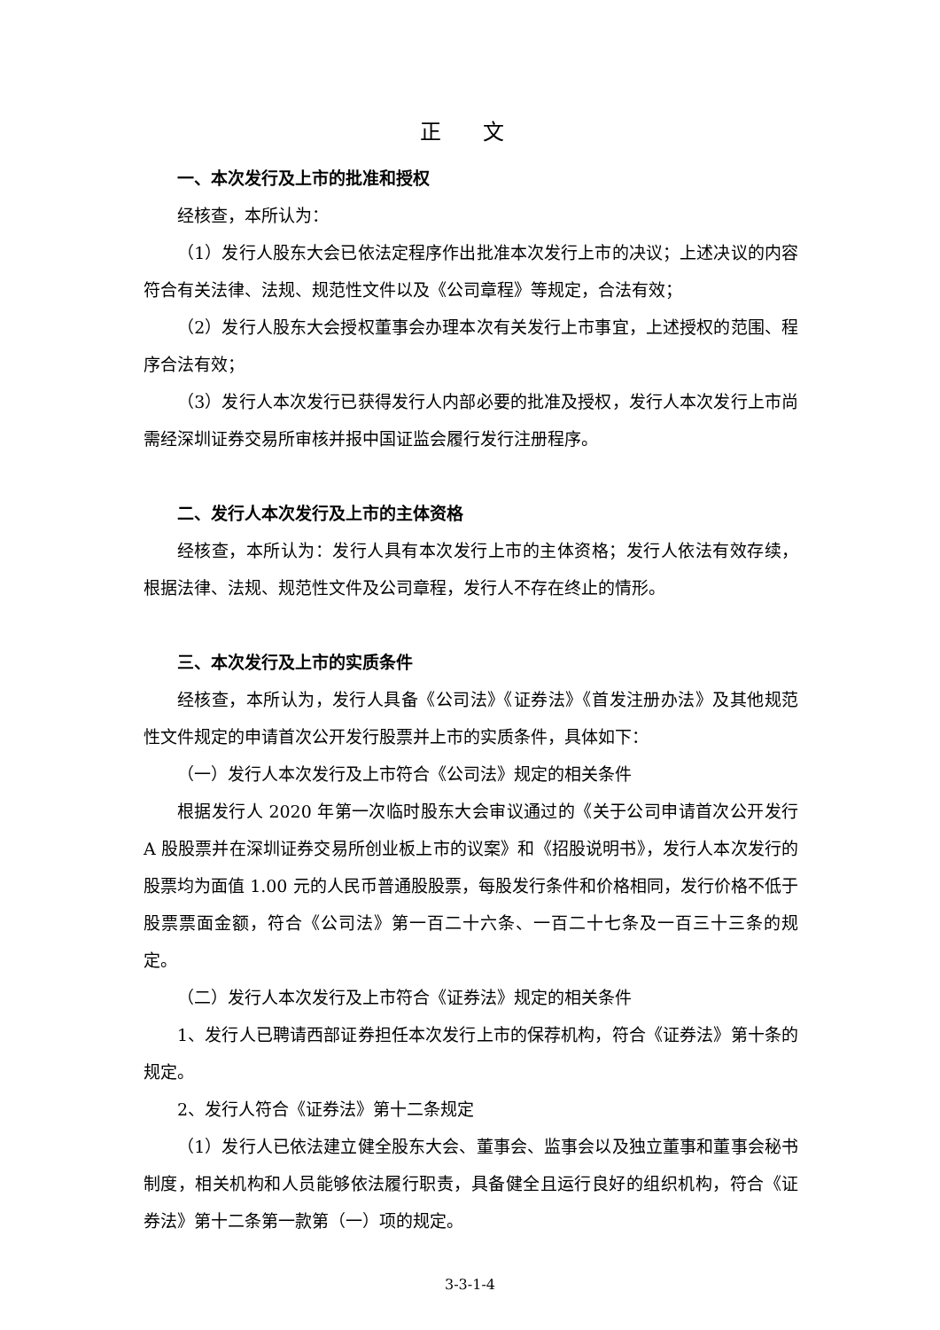正 文
一、本次发行及上市的批准和授权
经核查，本所认为：
（1）发行人股东大会已依法定程序作出批准本次发行上市的决议；上述决议的内容符合有关法律、法规、规范性文件以及《公司章程》等规定，合法有效；
（2）发行人股东大会授权董事会办理本次有关发行上市事宜，上述授权的范围、程序合法有效；
（3）发行人本次发行已获得发行人内部必要的批准及授权，发行人本次发行上市尚需经深圳证券交易所审核并报中国证监会履行发行注册程序。
二、发行人本次发行及上市的主体资格
经核查，本所认为：发行人具有本次发行上市的主体资格；发行人依法有效存续，根据法律、法规、规范性文件及公司章程，发行人不存在终止的情形。
三、本次发行及上市的实质条件
经核查，本所认为，发行人具备《公司法》《证券法》《首发注册办法》及其他规范性文件规定的申请首次公开发行股票并上市的实质条件，具体如下：
（一）发行人本次发行及上市符合《公司法》规定的相关条件
根据发行人 2020 年第一次临时股东大会审议通过的《关于公司申请首次公开发行 A 股股票并在深圳证券交易所创业板上市的议案》和《招股说明书》，发行人本次发行的股票均为面值 1.00 元的人民币普通股股票，每股发行条件和价格相同，发行价格不低于股票票面金额，符合《公司法》第一百二十六条、一百二十七条及一百三十三条的规定。
（二）发行人本次发行及上市符合《证券法》规定的相关条件
1、发行人已聘请西部证券担任本次发行上市的保荐机构，符合《证券法》第十条的规定。
2、发行人符合《证券法》第十二条规定
（1）发行人已依法建立健全股东大会、董事会、监事会以及独立董事和董事会秘书制度，相关机构和人员能够依法履行职责，具备健全且运行良好的组织机构，符合《证券法》第十二条第一款第（一）项的规定。
3-3-1-4